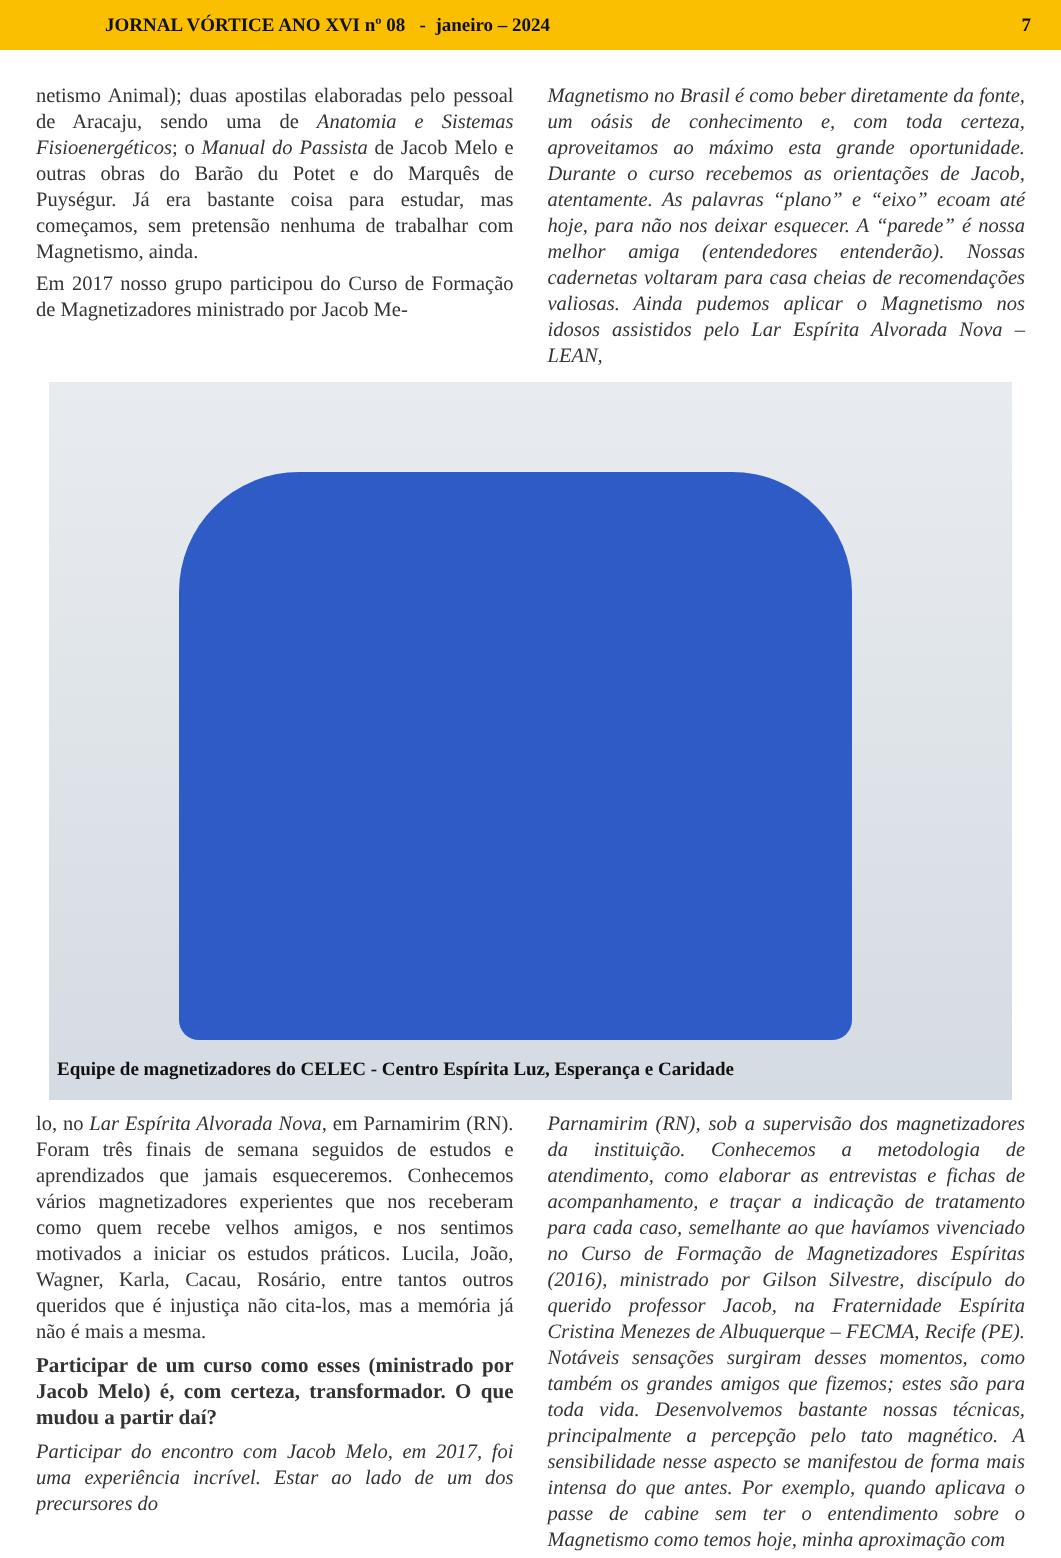JORNAL VÓRTICE ANO XVI nº 08 - janeiro – 2024 7
netismo Animal); duas apostilas elaboradas pelo pessoal de Aracaju, sendo uma de Anatomia e Sistemas Fisioenergéticos; o Manual do Passista de Jacob Melo e outras obras do Barão du Potet e do Marquês de Puységur. Já era bastante coisa para estudar, mas começamos, sem pretensão nenhuma de trabalhar com Magnetismo, ainda.
Em 2017 nosso grupo participou do Curso de Formação de Magnetizadores ministrado por Jacob Me-
Magnetismo no Brasil é como beber diretamente da fonte, um oásis de conhecimento e, com toda certeza, aproveitamos ao máximo esta grande oportunidade. Durante o curso recebemos as orientações de Jacob, atentamente. As palavras “plano” e “eixo” ecoam até hoje, para não nos deixar esquecer. A “parede” é nossa melhor amiga (entendedores entenderão). Nossas cadernetas voltaram para casa cheias de recomendações valiosas. Ainda pudemos aplicar o Magnetismo nos idosos assistidos pelo Lar Espírita Alvorada Nova – LEAN,
Equipe de magnetizadores do CELEC - Centro Espírita Luz, Esperança e Caridade
lo, no Lar Espírita Alvorada Nova, em Parnamirim (RN). Foram três finais de semana seguidos de estudos e aprendizados que jamais esqueceremos. Conhecemos vários magnetizadores experientes que nos receberam como quem recebe velhos amigos, e nos sentimos motivados a iniciar os estudos práticos. Lucila, João, Wagner, Karla, Cacau, Rosário, entre tantos outros queridos que é injustiça não cita-los, mas a memória já não é mais a mesma.
Participar de um curso como esses (ministrado por Jacob Melo) é, com certeza, transformador. O que mudou a partir daí?
Participar do encontro com Jacob Melo, em 2017, foi uma experiência incrível. Estar ao lado de um dos precursores do
Parnamirim (RN), sob a supervisão dos magnetizadores da instituição. Conhecemos a metodologia de atendimento, como elaborar as entrevistas e fichas de acompanhamento, e traçar a indicação de tratamento para cada caso, semelhante ao que havíamos vivenciado no Curso de Formação de Magnetizadores Espíritas (2016), ministrado por Gilson Silvestre, discípulo do querido professor Jacob, na Fraternidade Espírita Cristina Menezes de Albuquerque – FECMA, Recife (PE). Notáveis sensações surgiram desses momentos, como também os grandes amigos que fizemos; estes são para toda vida. Desenvolvemos bastante nossas técnicas, principalmente a percepção pelo tato magnético. A sensibilidade nesse aspecto se manifestou de forma mais intensa do que antes. Por exemplo, quando aplicava o passe de cabine sem ter o entendimento sobre o Magnetismo como temos hoje, minha aproximação com